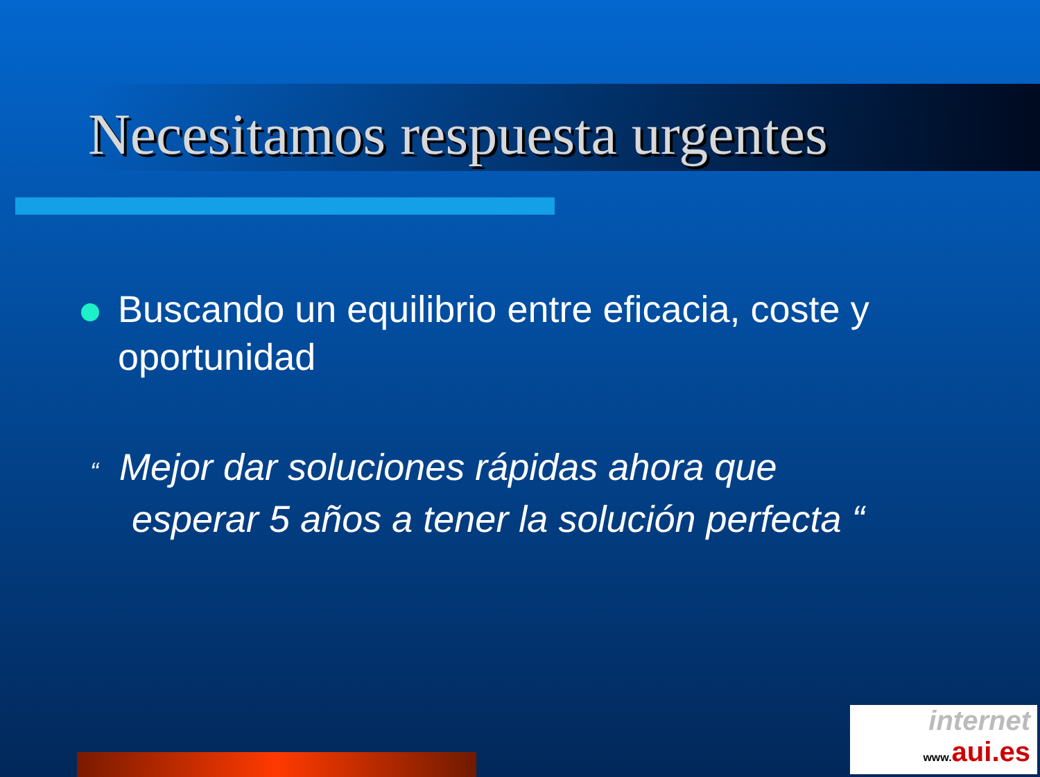Necesitamos respuesta urgentes
Buscando un equilibrio entre eficacia, coste y oportunidad
“ Mejor dar soluciones rápidas ahora que
esperar 5 años a tener la solución perfecta “
internet
www. aui.es